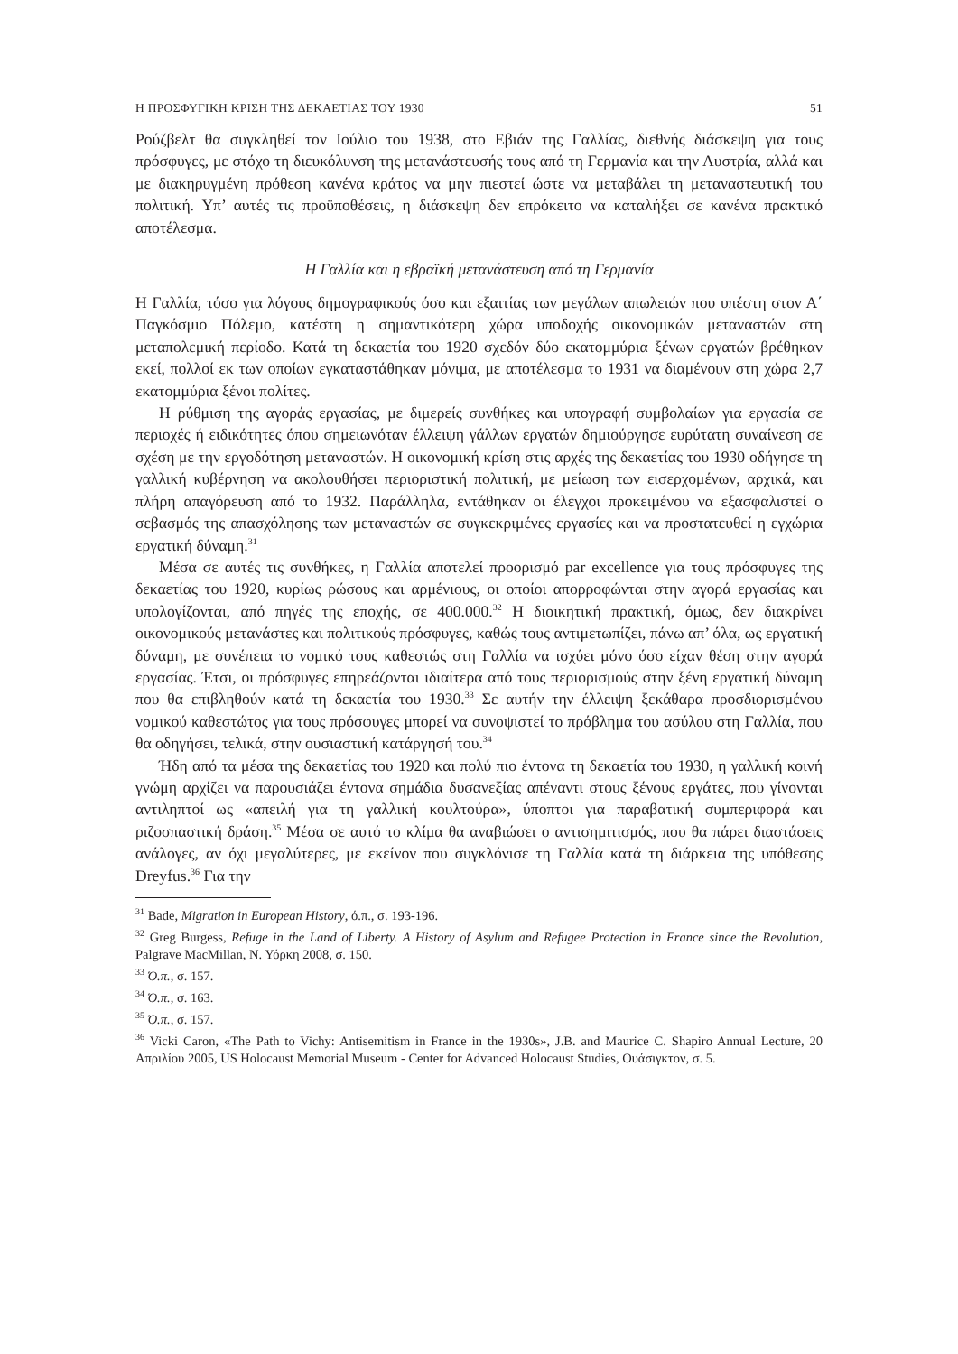Η ΠΡΟΣΦΥΓΙΚΗ ΚΡΙΣΗ ΤΗΣ ΔΕΚΑΕΤΙΑΣ ΤΟΥ 1930 51
Ρούζβελτ θα συγκληθεί τον Ιούλιο του 1938, στο Εβιάν της Γαλλίας, διεθνής διάσκεψη για τους πρόσφυγες, με στόχο τη διευκόλυνση της μετανάστευσής τους από τη Γερμανία και την Αυστρία, αλλά και με διακηρυγμένη πρόθεση κανένα κράτος να μην πιεστεί ώστε να μεταβάλει τη μεταναστευτική του πολιτική. Υπ’ αυτές τις προϋποθέσεις, η διάσκεψη δεν επρόκειτο να καταλήξει σε κανένα πρακτικό αποτέλεσμα.
Η Γαλλία και η εβραϊκή μετανάστευση από τη Γερμανία
Η Γαλλία, τόσο για λόγους δημογραφικούς όσο και εξαιτίας των μεγάλων απωλειών που υπέστη στον Α΄ Παγκόσμιο Πόλεμο, κατέστη η σημαντικότερη χώρα υποδοχής οικονομικών μεταναστών στη μεταπολεμική περίοδο. Κατά τη δεκαετία του 1920 σχεδόν δύο εκατομμύρια ξένων εργατών βρέθηκαν εκεί, πολλοί εκ των οποίων εγκαταστάθηκαν μόνιμα, με αποτέλεσμα το 1931 να διαμένουν στη χώρα 2,7 εκατομμύρια ξένοι πολίτες.
Η ρύθμιση της αγοράς εργασίας, με διμερείς συνθήκες και υπογραφή συμβολαίων για εργασία σε περιοχές ή ειδικότητες όπου σημειωνόταν έλλειψη γάλλων εργατών δημιούργησε ευρύτατη συναίνεση σε σχέση με την εργοδότηση μεταναστών. Η οικονομική κρίση στις αρχές της δεκαετίας του 1930 οδήγησε τη γαλλική κυβέρνηση να ακολουθήσει περιοριστική πολιτική, με μείωση των εισερχομένων, αρχικά, και πλήρη απαγόρευση από το 1932. Παράλληλα, εντάθηκαν οι έλεγχοι προκειμένου να εξασφαλιστεί ο σεβασμός της απασχόλησης των μεταναστών σε συγκεκριμένες εργασίες και να προστατευθεί η εγχώρια εργατική δύναμη.<sup>31</sup>
Μέσα σε αυτές τις συνθήκες, η Γαλλία αποτελεί προορισμό par excellence για τους πρόσφυγες της δεκαετίας του 1920, κυρίως ρώσους και αρμένιους, οι οποίοι απορροφώνται στην αγορά εργασίας και υπολογίζονται, από πηγές της εποχής, σε 400.000.<sup>32</sup> Η διοικητική πρακτική, όμως, δεν διακρίνει οικονομικούς μετανάστες και πολιτικούς πρόσφυγες, καθώς τους αντιμετωπίζει, πάνω απ’ όλα, ως εργατική δύναμη, με συνέπεια το νομικό τους καθεστώς στη Γαλλία να ισχύει μόνο όσο είχαν θέση στην αγορά εργασίας. Έτσι, οι πρόσφυγες επηρεάζονται ιδιαίτερα από τους περιορισμούς στην ξένη εργατική δύναμη που θα επιβληθούν κατά τη δεκαετία του 1930.<sup>33</sup> Σε αυτήν την έλλειψη ξεκάθαρα προσδιορισμένου νομικού καθεστώτος για τους πρόσφυγες μπορεί να συνοψιστεί το πρόβλημα του ασύλου στη Γαλλία, που θα οδηγήσει, τελικά, στην ουσιαστική κατάργησή του.<sup>34</sup>
Ήδη από τα μέσα της δεκαετίας του 1920 και πολύ πιο έντονα τη δεκαετία του 1930, η γαλλική κοινή γνώμη αρχίζει να παρουσιάζει έντονα σημάδια δυσανεξίας απέναντι στους ξένους εργάτες, που γίνονται αντιληπτοί ως «απειλή για τη γαλλική κουλτούρα», ύποπτοι για παραβατική συμπεριφορά και ριζοσπαστική δράση.<sup>35</sup> Μέσα σε αυτό το κλίμα θα αναβιώσει ο αντισημιτισμός, που θα πάρει διαστάσεις ανάλογες, αν όχι μεγαλύτερες, με εκείνον που συγκλόνισε τη Γαλλία κατά τη διάρκεια της υπόθεσης Dreyfus.<sup>36</sup> Για την
<sup>31</sup> Bade, Migration in European History, ό.π., σ. 193-196.
<sup>32</sup> Greg Burgess, Refuge in the Land of Liberty. A History of Asylum and Refugee Protection in France since the Revolution, Palgrave MacMillan, Ν. Υόρκη 2008, σ. 150.
<sup>33</sup> Ό.π., σ. 157.
<sup>34</sup> Ό.π., σ. 163.
<sup>35</sup> Ό.π., σ. 157.
<sup>36</sup> Vicki Caron, «The Path to Vichy: Antisemitism in France in the 1930s», J.B. and Maurice C. Shapiro Annual Lecture, 20 Απριλίου 2005, US Holocaust Memorial Museum - Center for Advanced Holocaust Studies, Ουάσιγκτον, σ. 5.